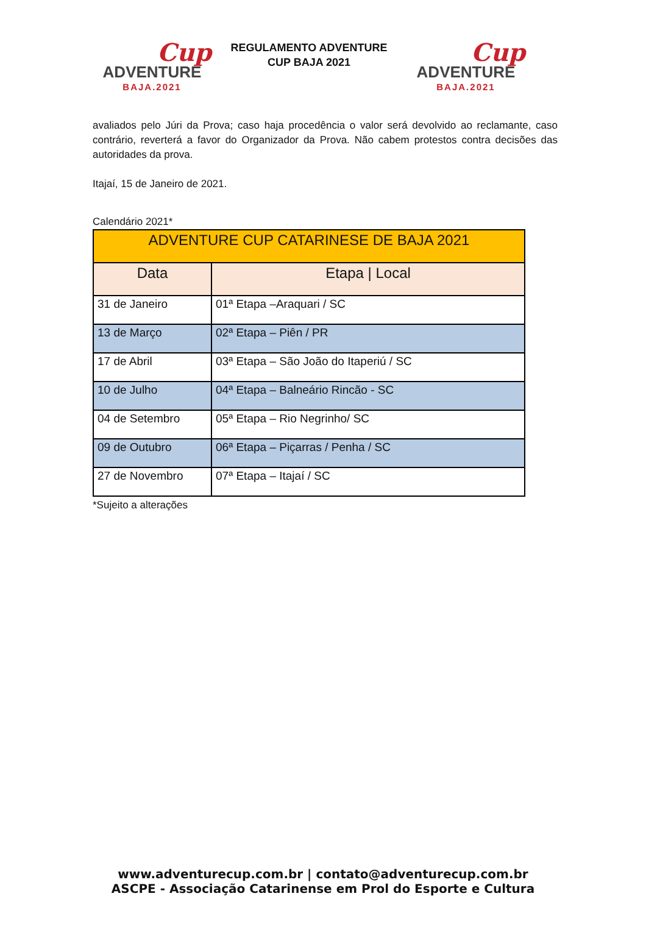Cup
ADVENTURE
BAJA.2021
REGULAMENTO ADVENTURE
CUP BAJA 2021
Cup
ADVENTURE
BAJA.2021
avaliados pelo Júri da Prova; caso haja procedência o valor será devolvido ao reclamante, caso contrário, reverterá a favor do Organizador da Prova. Não cabem protestos contra decisões das autoridades da prova.
Itajaí, 15 de Janeiro de 2021.
Calendário 2021*
| ADVENTURE CUP CATARINESE DE BAJA 2021 | |
| --- | --- |
| Data | Etapa / Local |
| 31 de Janeiro | 01ª Etapa –Araquari / SC |
| 13 de Março | 02ª Etapa – Piên / PR |
| 17 de Abril | 03ª Etapa – São João do Itaperiú / SC |
| 10 de Julho | 04ª Etapa – Balneário Rincão - SC |
| 04 de Setembro | 05ª Etapa – Rio Negrinho/ SC |
| 09 de Outubro | 06ª Etapa – Piçarras / Penha / SC |
| 27 de Novembro | 07ª Etapa – Itajaí / SC |
*Sujeito a alterações
www.adventurecup.com.br | contato@adventurecup.com.br
ASCPE - Associação Catarinense em Prol do Esporte e Cultura